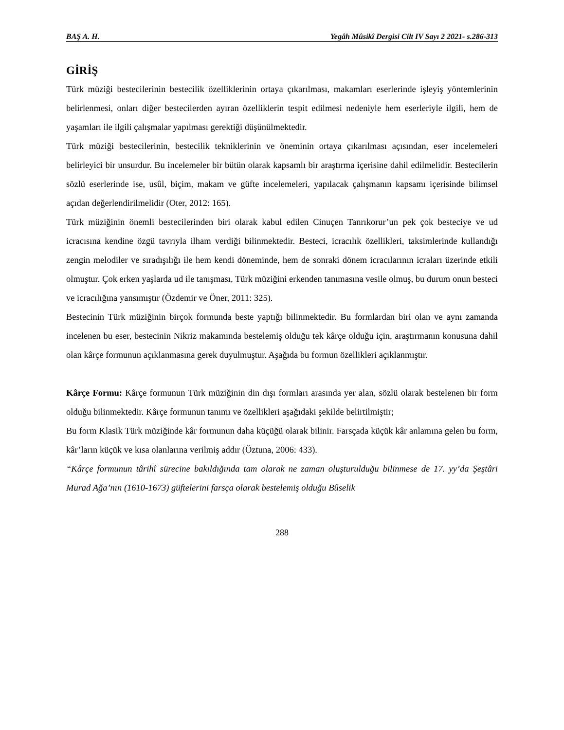BAŞ A. H. Yegâh Mûsikî Dergisi Cilt IV Sayı 2 2021- s.286-313
GİRİŞ
Türk müziği bestecilerinin bestecilik özelliklerinin ortaya çıkarılması, makamları eserlerinde işleyiş yöntemlerinin belirlenmesi, onları diğer bestecilerden ayıran özelliklerin tespit edilmesi nedeniyle hem eserleriyle ilgili, hem de yaşamları ile ilgili çalışmalar yapılması gerektiği düşünülmektedir.
Türk müziği bestecilerinin, bestecilik tekniklerinin ve öneminin ortaya çıkarılması açısından, eser incelemeleri belirleyici bir unsurdur. Bu incelemeler bir bütün olarak kapsamlı bir araştırma içerisine dahil edilmelidir. Bestecilerin sözlü eserlerinde ise, usûl, biçim, makam ve güfte incelemeleri, yapılacak çalışmanın kapsamı içerisinde bilimsel açıdan değerlendirilmelidir (Oter, 2012: 165).
Türk müziğinin önemli bestecilerinden biri olarak kabul edilen Cinuçen Tanrıkorur’un pek çok besteciye ve ud icracısına kendine özgü tavrıyla ilham verdiği bilinmektedir. Besteci, icracılık özellikleri, taksimlerinde kullandığı zengin melodiler ve sıradışılığı ile hem kendi döneminde, hem de sonraki dönem icracılarının icraları üzerinde etkili olmuştur. Çok erken yaşlarda ud ile tanışması, Türk müziğini erkenden tanımasına vesile olmuş, bu durum onun besteci ve icracılığına yansımıştır (Özdemir ve Öner, 2011: 325).
Bestecinin Türk müziğinin birçok formunda beste yaptığı bilinmektedir. Bu formlardan biri olan ve aynı zamanda incelenen bu eser, bestecinin Nikriz makamında bestelemiş olduğu tek kârçe olduğu için, araştırmanın konusuna dahil olan kârçe formunun açıklanmasına gerek duyulmuştur. Aşağıda bu formun özellikleri açıklanmıştır.
Kârçe Formu: Kârçe formunun Türk müziğinin din dışı formları arasında yer alan, sözlü olarak bestelenen bir form olduğu bilinmektedir. Kârçe formunun tanımı ve özellikleri aşağıdaki şekilde belirtilmiştir;
Bu form Klasik Türk müziğinde kâr formunun daha küçüğü olarak bilinir. Farsçada küçük kâr anlamına gelen bu form, kâr’ların küçük ve kısa olanlarına verilmiş addır (Öztuna, 2006: 433).
“Kârçe formunun târihî sürecine bakıldığında tam olarak ne zaman oluşturulduğu bilinmese de 17. yy’da Şeştâri Murad Ağa’nın (1610-1673) güftelerini farsça olarak bestelemiş olduğu Bûselik
288